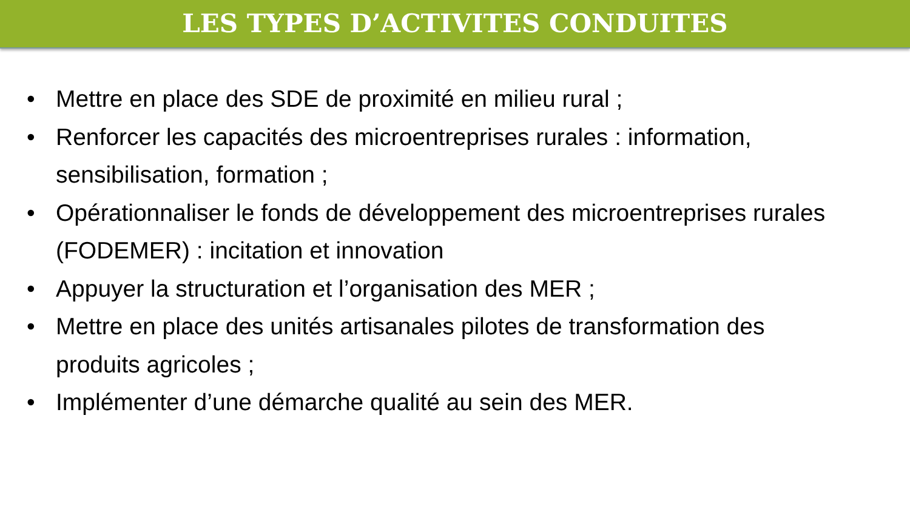LES TYPES D’ACTIVITES CONDUITES
• Mettre en place des SDE de proximité en milieu rural ;
• Renforcer les capacités des microentreprises rurales : information, sensibilisation, formation ;
• Opérationnaliser le fonds de développement des microentreprises rurales (FODEMER) : incitation et innovation
• Appuyer la structuration et l’organisation des MER ;
• Mettre en place des unités artisanales pilotes de transformation des produits agricoles ;
• Implémenter d’une démarche qualité au sein des MER.